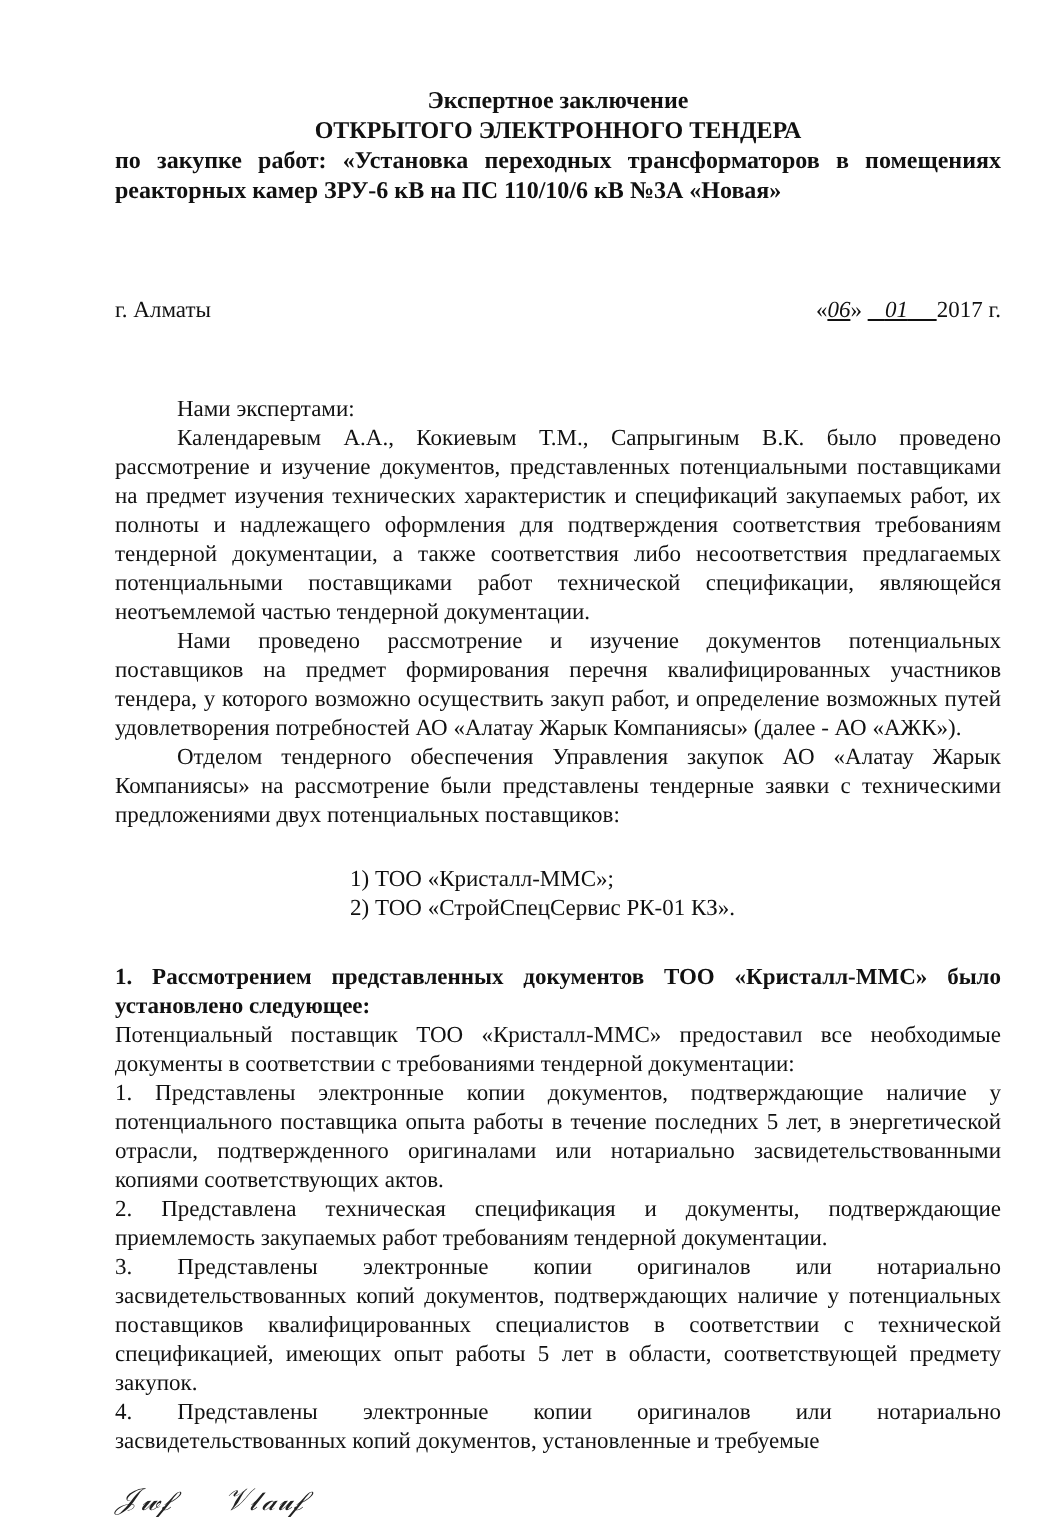Экспертное заключение
ОТКРЫТОГО ЭЛЕКТРОННОГО ТЕНДЕРА
по закупке работ: «Установка переходных трансформаторов в помещениях реакторных камер ЗРУ-6 кВ на ПС 110/10/6 кВ №3А «Новая»
г. Алматы «06» 01 2017 г.
Нами экспертами:
Календаревым А.А., Кокиевым Т.М., Сапрыгиным В.К. было проведено рассмотрение и изучение документов, представленных потенциальными поставщиками на предмет изучения технических характеристик и спецификаций закупаемых работ, их полноты и надлежащего оформления для подтверждения соответствия требованиям тендерной документации, а также соответствия либо несоответствия предлагаемых потенциальными поставщиками работ технической спецификации, являющейся неотъемлемой частью тендерной документации.
Нами проведено рассмотрение и изучение документов потенциальных поставщиков на предмет формирования перечня квалифицированных участников тендера, у которого возможно осуществить закуп работ, и определение возможных путей удовлетворения потребностей АО «Алатау Жарык Компаниясы» (далее - АО «АЖК»).
Отделом тендерного обеспечения Управления закупок АО «Алатау Жарык Компаниясы» на рассмотрение были представлены тендерные заявки с техническими предложениями двух потенциальных поставщиков:
1) ТОО «Кристалл-ММС»;
2) ТОО «СтройСпецСервис РК-01 КЗ».
1. Рассмотрением представленных документов ТОО «Кристалл-ММС» было установлено следующее:
Потенциальный поставщик ТОО «Кристалл-ММС» предоставил все необходимые документы в соответствии с требованиями тендерной документации:
1. Представлены электронные копии документов, подтверждающие наличие у потенциального поставщика опыта работы в течение последних 5 лет, в энергетической отрасли, подтвержденного оригиналами или нотариально засвидетельствованными копиями соответствующих актов.
2. Представлена техническая спецификация и документы, подтверждающие приемлемость закупаемых работ требованиям тендерной документации.
3. Представлены электронные копии оригиналов или нотариально засвидетельствованных копий документов, подтверждающих наличие у потенциальных поставщиков квалифицированных специалистов в соответствии с технической спецификацией, имеющих опыт работы 5 лет в области, соответствующей предмету закупок.
4. Представлены электронные копии оригиналов или нотариально засвидетельствованных копий документов, установленные и требуемые
𝒥𝓌𝒻 𝒱𝓁𝒶𝓊𝒻